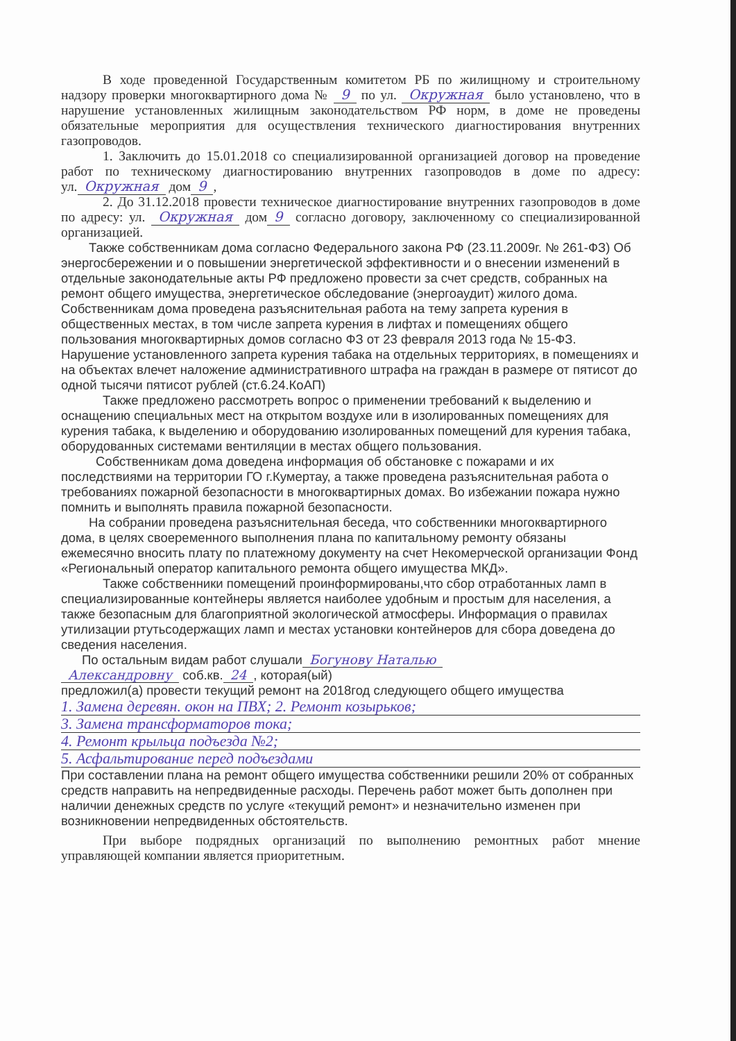В ходе проведенной Государственным комитетом РБ по жилищному и строительному надзору проверки многоквартирного дома № 9 по ул. Окружная было установлено, что в нарушение установленных жилищным законодательством РФ норм, в доме не проведены обязательные мероприятия для осуществления технического диагностирования внутренних газопроводов.
1. Заключить до 15.01.2018 со специализированной организацией договор на проведение работ по техническому диагностированию внутренних газопроводов в доме по адресу: ул. Окружная дом 9,
2. До 31.12.2018 провести техническое диагностирование внутренних газопроводов в доме по адресу: ул. Окружная дом 9 согласно договору, заключенному со специализированной организацией.
Также собственникам дома согласно Федерального закона РФ (23.11.2009г. № 261-ФЗ) Об энергосбережении и о повышении энергетической эффективности и о внесении изменений в отдельные законодательные акты РФ предложено провести за счет средств, собранных на ремонт общего имущества, энергетическое обследование (энергоаудит) жилого дома. Собственникам дома проведена разъяснительная работа на тему запрета курения в общественных местах, в том числе запрета курения в лифтах и помещениях общего пользования многоквартирных домов согласно ФЗ от 23 февраля 2013 года № 15-ФЗ. Нарушение установленного запрета курения табака на отдельных территориях, в помещениях и на объектах влечет наложение административного штрафа на граждан в размере от пятисот до одной тысячи пятисот рублей (ст.6.24.КоАП)
Также предложено рассмотреть вопрос о применении требований к выделению и оснащению специальных мест на открытом воздухе или в изолированных помещениях для курения табака, к выделению и оборудованию изолированных помещений для курения табака, оборудованных системами вентиляции в местах общего пользования.
Собственникам дома доведена информация об обстановке с пожарами и их последствиями на территории ГО г.Кумертау, а также проведена разъяснительная работа о требованиях пожарной безопасности в многоквартирных домах. Во избежании пожара нужно помнить и выполнять правила пожарной безопасности.
На собрании проведена разъяснительная беседа, что собственники многоквартирного дома, в целях своеременного выполнения плана по капитальному ремонту обязаны ежемесячно вносить плату по платежному документу на счет Некомерческой организации Фонд «Региональный оператор капитального ремонта общего имущества МКД».
Также собственники помещений проинформированы,что сбор отработанных ламп в специализированные контейнеры является наиболее удобным и простым для населения, а также безопасным для благоприятной экологической атмосферы. Информация о правилах утилизации ртутьсодержащих ламп и местах установки контейнеров для сбора доведена до сведения населения.
По остальным видам работ слушали Богунову Наталью
Александровну соб.кв. 24, которая(ый)
предложил(а) провести текущий ремонт на 2018год следующего общего имущества
1. Замена деревян. окон на ПВХ; 2. Ремонт козырьков;
3. Замена трансформаторов тока;
4. Ремонт крыльца подъезда №2;
5. Асфальтирование перед подъездами
При составлении плана на ремонт общего имущества собственники решили 20% от собранных средств направить на непредвиденные расходы. Перечень работ может быть дополнен при наличии денежных средств по услуге «текущий ремонт» и незначительно изменен при возникновении непредвиденных обстоятельств.
При выборе подрядных организаций по выполнению ремонтных работ мнение управляющей компании является приоритетным.